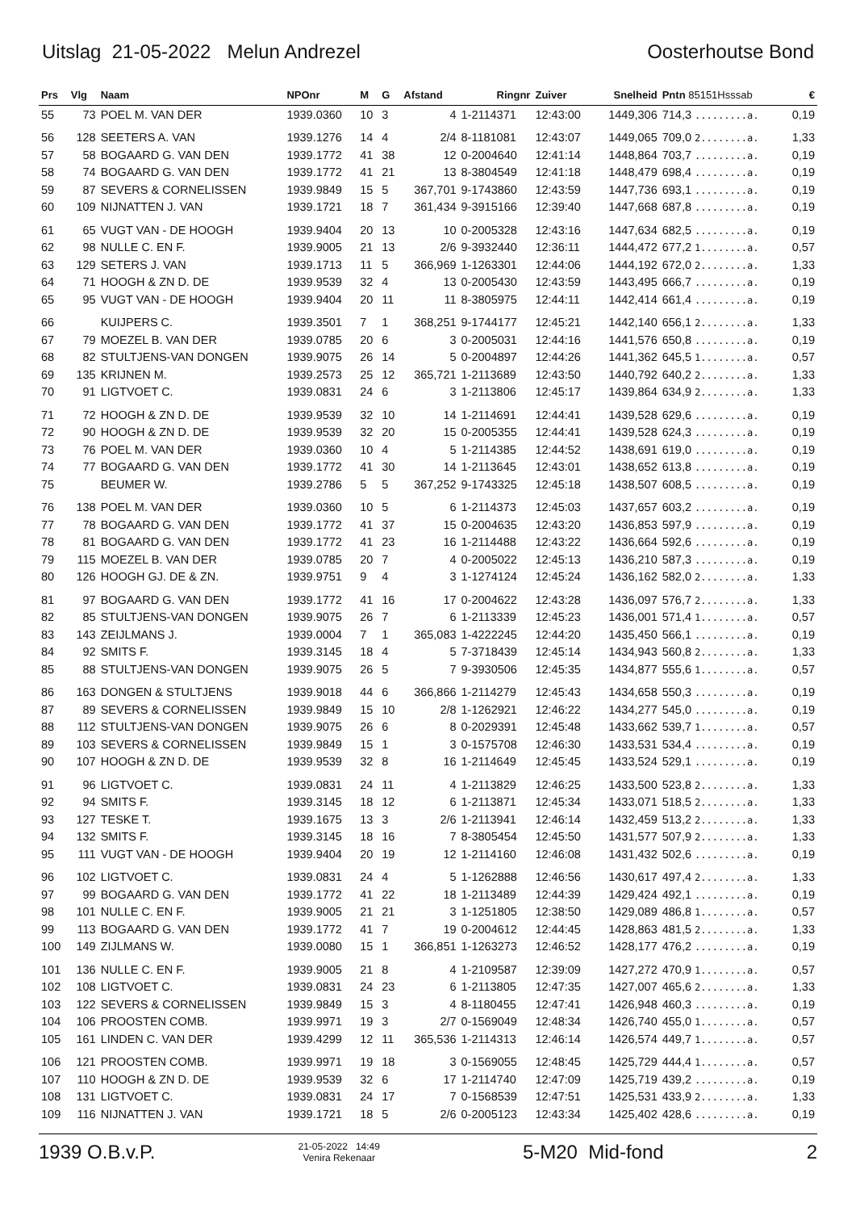Uitslag 21-05-2022 Melun Andrezel
Oosterhoutse Bond
| Prs | Vlg | Naam | NPOnr | M | G | Afstand | Ringnr | Zuiver | Snelheid | Pntn 85151Hsssab | € |
| --- | --- | --- | --- | --- | --- | --- | --- | --- | --- | --- | --- |
| 55 | 73 | POEL M. VAN DER | 1939.0360 | 10 | 3 | 4 | 1-2114371 | 12:43:00 | 1449,306 | 714,3 .........a. | 0,19 |
| 56 | 128 | SEETERS A. VAN | 1939.1276 | 14 | 4 | 2/4 | 8-1181081 | 12:43:07 | 1449,065 | 709,0 2........a. | 1,33 |
| 57 | 58 | BOGAARD G. VAN DEN | 1939.1772 | 41 | 38 | 12 | 0-2004640 | 12:41:14 | 1448,864 | 703,7 .........a. | 0,19 |
| 58 | 74 | BOGAARD G. VAN DEN | 1939.1772 | 41 | 21 | 13 | 8-3804549 | 12:41:18 | 1448,479 | 698,4 .........a. | 0,19 |
| 59 | 87 | SEVERS & CORNELISSEN | 1939.9849 | 15 | 5 | 367,701 | 9-1743860 | 12:43:59 | 1447,736 | 693,1 .........a. | 0,19 |
| 60 | 109 | NIJNATTEN J. VAN | 1939.1721 | 18 | 7 | 361,434 | 9-3915166 | 12:39:40 | 1447,668 | 687,8 .........a. | 0,19 |
| 61 | 65 | VUGT VAN - DE HOOGH | 1939.9404 | 20 | 13 | 10 | 0-2005328 | 12:43:16 | 1447,634 | 682,5 .........a. | 0,19 |
| 62 | 98 | NULLE C. EN F. | 1939.9005 | 21 | 13 | 2/6 | 9-3932440 | 12:36:11 | 1444,472 | 677,2 1........a. | 0,57 |
| 63 | 129 | SETERS J. VAN | 1939.1713 | 11 | 5 | 366,969 | 1-1263301 | 12:44:06 | 1444,192 | 672,0 2........a. | 1,33 |
| 64 | 71 | HOOGH & ZN D. DE | 1939.9539 | 32 | 4 | 13 | 0-2005430 | 12:43:59 | 1443,495 | 666,7 .........a. | 0,19 |
| 65 | 95 | VUGT VAN - DE HOOGH | 1939.9404 | 20 | 11 | 11 | 8-3805975 | 12:44:11 | 1442,414 | 661,4 .........a. | 0,19 |
| 66 | | KUIJPERS C. | 1939.3501 | 7 | 1 | 368,251 | 9-1744177 | 12:45:21 | 1442,140 | 656,1 2........a. | 1,33 |
| 67 | 79 | MOEZEL B. VAN DER | 1939.0785 | 20 | 6 | 3 | 0-2005031 | 12:44:16 | 1441,576 | 650,8 .........a. | 0,19 |
| 68 | 82 | STULTJENS-VAN DONGEN | 1939.9075 | 26 | 14 | 5 | 0-2004897 | 12:44:26 | 1441,362 | 645,5 1........a. | 0,57 |
| 69 | 135 | KRIJNEN M. | 1939.2573 | 25 | 12 | 365,721 | 1-2113689 | 12:43:50 | 1440,792 | 640,2 2........a. | 1,33 |
| 70 | 91 | LIGTVOET C. | 1939.0831 | 24 | 6 | 3 | 1-2113806 | 12:45:17 | 1439,864 | 634,9 2........a. | 1,33 |
| 71 | 72 | HOOGH & ZN D. DE | 1939.9539 | 32 | 10 | 14 | 1-2114691 | 12:44:41 | 1439,528 | 629,6 .........a. | 0,19 |
| 72 | 90 | HOOGH & ZN D. DE | 1939.9539 | 32 | 20 | 15 | 0-2005355 | 12:44:41 | 1439,528 | 624,3 .........a. | 0,19 |
| 73 | 76 | POEL M. VAN DER | 1939.0360 | 10 | 4 | 5 | 1-2114385 | 12:44:52 | 1438,691 | 619,0 .........a. | 0,19 |
| 74 | 77 | BOGAARD G. VAN DEN | 1939.1772 | 41 | 30 | 14 | 1-2113645 | 12:43:01 | 1438,652 | 613,8 .........a. | 0,19 |
| 75 | | BEUMER W. | 1939.2786 | 5 | 5 | 367,252 | 9-1743325 | 12:45:18 | 1438,507 | 608,5 .........a. | 0,19 |
| 76 | 138 | POEL M. VAN DER | 1939.0360 | 10 | 5 | 6 | 1-2114373 | 12:45:03 | 1437,657 | 603,2 .........a. | 0,19 |
| 77 | 78 | BOGAARD G. VAN DEN | 1939.1772 | 41 | 37 | 15 | 0-2004635 | 12:43:20 | 1436,853 | 597,9 .........a. | 0,19 |
| 78 | 81 | BOGAARD G. VAN DEN | 1939.1772 | 41 | 23 | 16 | 1-2114488 | 12:43:22 | 1436,664 | 592,6 .........a. | 0,19 |
| 79 | 115 | MOEZEL B. VAN DER | 1939.0785 | 20 | 7 | 4 | 0-2005022 | 12:45:13 | 1436,210 | 587,3 .........a. | 0,19 |
| 80 | 126 | HOOGH GJ. DE & ZN. | 1939.9751 | 9 | 4 | 3 | 1-1274124 | 12:45:24 | 1436,162 | 582,0 2........a. | 1,33 |
| 81 | 97 | BOGAARD G. VAN DEN | 1939.1772 | 41 | 16 | 17 | 0-2004622 | 12:43:28 | 1436,097 | 576,7 2........a. | 1,33 |
| 82 | 85 | STULTJENS-VAN DONGEN | 1939.9075 | 26 | 7 | 6 | 1-2113339 | 12:45:23 | 1436,001 | 571,4 1........a. | 0,57 |
| 83 | 143 | ZEIJLMANS J. | 1939.0004 | 7 | 1 | 365,083 | 1-4222245 | 12:44:20 | 1435,450 | 566,1 .........a. | 0,19 |
| 84 | 92 | SMITS F. | 1939.3145 | 18 | 4 | 5 | 7-3718439 | 12:45:14 | 1434,943 | 560,8 2........a. | 1,33 |
| 85 | 88 | STULTJENS-VAN DONGEN | 1939.9075 | 26 | 5 | 7 | 9-3930506 | 12:45:35 | 1434,877 | 555,6 1........a. | 0,57 |
| 86 | 163 | DONGEN & STULTJENS | 1939.9018 | 44 | 6 | 366,866 | 1-2114279 | 12:45:43 | 1434,658 | 550,3 .........a. | 0,19 |
| 87 | 89 | SEVERS & CORNELISSEN | 1939.9849 | 15 | 10 | 2/8 | 1-1262921 | 12:46:22 | 1434,277 | 545,0 .........a. | 0,19 |
| 88 | 112 | STULTJENS-VAN DONGEN | 1939.9075 | 26 | 6 | 8 | 0-2029391 | 12:45:48 | 1433,662 | 539,7 1........a. | 0,57 |
| 89 | 103 | SEVERS & CORNELISSEN | 1939.9849 | 15 | 1 | 3 | 0-1575708 | 12:46:30 | 1433,531 | 534,4 .........a. | 0,19 |
| 90 | 107 | HOOGH & ZN D. DE | 1939.9539 | 32 | 8 | 16 | 1-2114649 | 12:45:45 | 1433,524 | 529,1 .........a. | 0,19 |
| 91 | 96 | LIGTVOET C. | 1939.0831 | 24 | 11 | 4 | 1-2113829 | 12:46:25 | 1433,500 | 523,8 2........a. | 1,33 |
| 92 | 94 | SMITS F. | 1939.3145 | 18 | 12 | 6 | 1-2113871 | 12:45:34 | 1433,071 | 518,5 2........a. | 1,33 |
| 93 | 127 | TESKE T. | 1939.1675 | 13 | 3 | 2/6 | 1-2113941 | 12:46:14 | 1432,459 | 513,2 2........a. | 1,33 |
| 94 | 132 | SMITS F. | 1939.3145 | 18 | 16 | 7 | 8-3805454 | 12:45:50 | 1431,577 | 507,9 2........a. | 1,33 |
| 95 | 111 | VUGT VAN - DE HOOGH | 1939.9404 | 20 | 19 | 12 | 1-2114160 | 12:46:08 | 1431,432 | 502,6 .........a. | 0,19 |
| 96 | 102 | LIGTVOET C. | 1939.0831 | 24 | 4 | 5 | 1-1262888 | 12:46:56 | 1430,617 | 497,4 2........a. | 1,33 |
| 97 | 99 | BOGAARD G. VAN DEN | 1939.1772 | 41 | 22 | 18 | 1-2113489 | 12:44:39 | 1429,424 | 492,1 .........a. | 0,19 |
| 98 | 101 | NULLE C. EN F. | 1939.9005 | 21 | 21 | 3 | 1-1251805 | 12:38:50 | 1429,089 | 486,8 1........a. | 0,57 |
| 99 | 113 | BOGAARD G. VAN DEN | 1939.1772 | 41 | 7 | 19 | 0-2004612 | 12:44:45 | 1428,863 | 481,5 2........a. | 1,33 |
| 100 | 149 | ZIJLMANS W. | 1939.0080 | 15 | 1 | 366,851 | 1-1263273 | 12:46:52 | 1428,177 | 476,2 .........a. | 0,19 |
| 101 | 136 | NULLE C. EN F. | 1939.9005 | 21 | 8 | 4 | 1-2109587 | 12:39:09 | 1427,272 | 470,9 1........a. | 0,57 |
| 102 | 108 | LIGTVOET C. | 1939.0831 | 24 | 23 | 6 | 1-2113805 | 12:47:35 | 1427,007 | 465,6 2........a. | 1,33 |
| 103 | 122 | SEVERS & CORNELISSEN | 1939.9849 | 15 | 3 | 4 | 8-1180455 | 12:47:41 | 1426,948 | 460,3 .........a. | 0,19 |
| 104 | 106 | PROOSTEN COMB. | 1939.9971 | 19 | 3 | 2/7 | 0-1569049 | 12:48:34 | 1426,740 | 455,0 1........a. | 0,57 |
| 105 | 161 | LINDEN C. VAN DER | 1939.4299 | 12 | 11 | 365,536 | 1-2114313 | 12:46:14 | 1426,574 | 449,7 1........a. | 0,57 |
| 106 | 121 | PROOSTEN COMB. | 1939.9971 | 19 | 18 | 3 | 0-1569055 | 12:48:45 | 1425,729 | 444,4 1........a. | 0,57 |
| 107 | 110 | HOOGH & ZN D. DE | 1939.9539 | 32 | 6 | 17 | 1-2114740 | 12:47:09 | 1425,719 | 439,2 .........a. | 0,19 |
| 108 | 131 | LIGTVOET C. | 1939.0831 | 24 | 17 | 7 | 0-1568539 | 12:47:51 | 1425,531 | 433,9 2........a. | 1,33 |
| 109 | 116 | NIJNATTEN J. VAN | 1939.1721 | 18 | 5 | 2/6 | 0-2005123 | 12:43:34 | 1425,402 | 428,6 .........a. | 0,19 |
1939 O.B.v.P.
21-05-2022 14:49
Venira Rekenaar
5-M20 Mid-fond 2